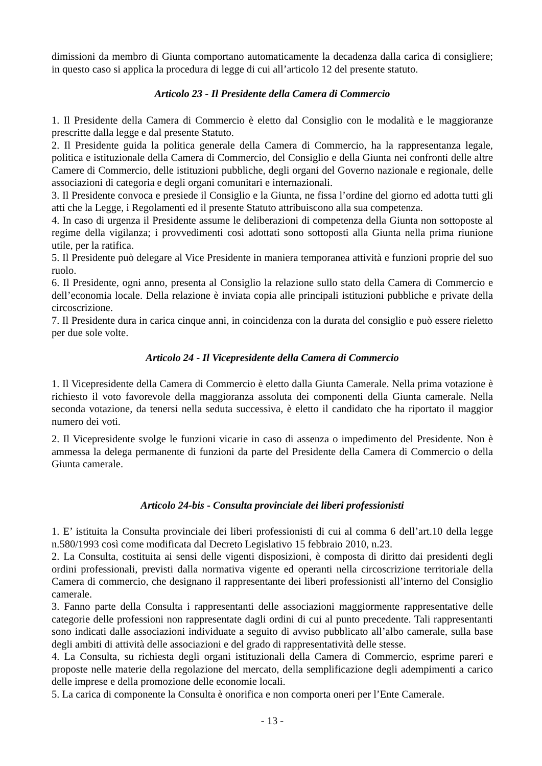dimissioni da membro di Giunta comportano automaticamente la decadenza dalla carica di consigliere; in questo caso si applica la procedura di legge di cui all’articolo 12 del presente statuto.
Articolo 23 - Il Presidente della Camera di Commercio
1. Il Presidente della Camera di Commercio è eletto dal Consiglio con le modalità e le maggioranze prescritte dalla legge e dal presente Statuto.
2. Il Presidente guida la politica generale della Camera di Commercio, ha la rappresentanza legale, politica e istituzionale della Camera di Commercio, del Consiglio e della Giunta nei confronti delle altre Camere di Commercio, delle istituzioni pubbliche, degli organi del Governo nazionale e regionale, delle associazioni di categoria e degli organi comunitari e internazionali.
3. Il Presidente convoca e presiede il Consiglio e la Giunta, ne fissa l’ordine del giorno ed adotta tutti gli atti che la Legge, i Regolamenti ed il presente Statuto attribuiscono alla sua competenza.
4. In caso di urgenza il Presidente assume le deliberazioni di competenza della Giunta non sottoposte al regime della vigilanza; i provvedimenti così adottati sono sottoposti alla Giunta nella prima riunione utile, per la ratifica.
5. Il Presidente può delegare al Vice Presidente in maniera temporanea attività e funzioni proprie del suo ruolo.
6. Il Presidente, ogni anno, presenta al Consiglio la relazione sullo stato della Camera di Commercio e dell’economia locale. Della relazione è inviata copia alle principali istituzioni pubbliche e private della circoscrizione.
7. Il Presidente dura in carica cinque anni, in coincidenza con la durata del consiglio e può essere rieletto per due sole volte.
Articolo 24 - Il Vicepresidente della Camera di Commercio
1. Il Vicepresidente della Camera di Commercio è eletto dalla Giunta Camerale. Nella prima votazione è richiesto il voto favorevole della maggioranza assoluta dei componenti della Giunta camerale. Nella seconda votazione, da tenersi nella seduta successiva, è eletto il candidato che ha riportato il maggior numero dei voti.
2. Il Vicepresidente svolge le funzioni vicarie in caso di assenza o impedimento del Presidente. Non è ammessa la delega permanente di funzioni da parte del Presidente della Camera di Commercio o della Giunta camerale.
Articolo 24-bis - Consulta provinciale dei liberi professionisti
1. E’ istituita la Consulta provinciale dei liberi professionisti di cui al comma 6 dell’art.10 della legge n.580/1993 così come modificata dal Decreto Legislativo 15 febbraio 2010, n.23.
2. La Consulta, costituita ai sensi delle vigenti disposizioni, è composta di diritto dai presidenti degli ordini professionali, previsti dalla normativa vigente ed operanti nella circoscrizione territoriale della Camera di commercio, che designano il rappresentante dei liberi professionisti all’interno del Consiglio camerale.
3. Fanno parte della Consulta i rappresentanti delle associazioni maggiormente rappresentative delle categorie delle professioni non rappresentate dagli ordini di cui al punto precedente. Tali rappresentanti sono indicati dalle associazioni individuate a seguito di avviso pubblicato all’albo camerale, sulla base degli ambiti di attività delle associazioni e del grado di rappresentatività delle stesse.
4. La Consulta, su richiesta degli organi istituzionali della Camera di Commercio, esprime pareri e proposte nelle materie della regolazione del mercato, della semplificazione degli adempimenti a carico delle imprese e della promozione delle economie locali.
5. La carica di componente la Consulta è onorifica e non comporta oneri per l’Ente Camerale.
- 13 -